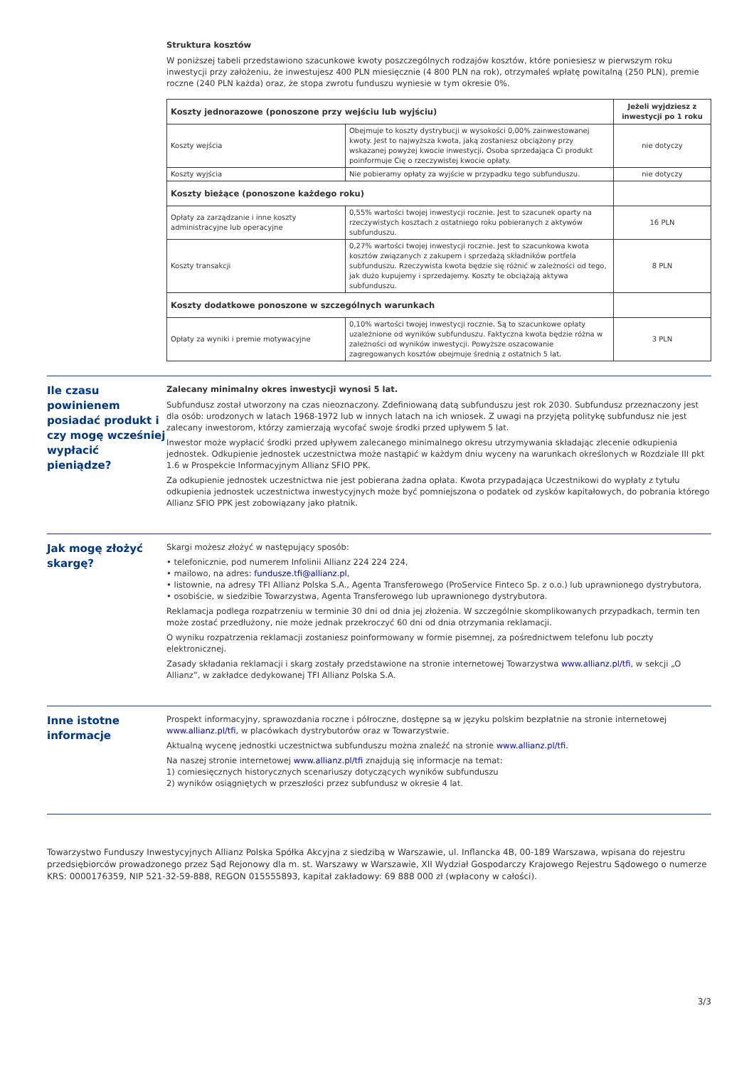Struktura kosztów
W poniższej tabeli przedstawiono szacunkowe kwoty poszczególnych rodzajów kosztów, które poniesiesz w pierwszym roku inwestycji przy założeniu, że inwestujesz 400 PLN miesięcznie (4 800 PLN na rok), otrzymałeś wpłatę powitalną (250 PLN), premie roczne (240 PLN każda) oraz, że stopa zwrotu funduszu wyniesie w tym okresie 0%.
| Koszty jednorazowe (ponoszone przy wejściu lub wyjściu) | | Jeżeli wyjdziesz z inwestycji po 1 roku |
| --- | --- | --- |
| Koszty wejścia | Obejmuje to koszty dystrybucji w wysokości 0,00% zainwestowanej kwoty. Jest to najwyższa kwota, jaką zostaniesz obciążony przy wskazanej powyżej kwocie inwestycji. Osoba sprzedająca Ci produkt poinformuje Cię o rzeczywistej kwocie opłaty. | nie dotyczy |
| Koszty wyjścia | Nie pobieramy opłaty za wyjście w przypadku tego subfunduszu. | nie dotyczy |
| Koszty bieżące (ponoszone każdego roku) | | |
| Opłaty za zarządzanie i inne koszty administracyjne lub operacyjne | 0,55% wartości twojej inwestycji rocznie. Jest to szacunek oparty na rzeczywistych kosztach z ostatniego roku pobieranych z aktywów subfunduszu. | 16 PLN |
| Koszty transakcji | 0,27% wartości twojej inwestycji rocznie. Jest to szacunkowa kwota kosztów związanych z zakupem i sprzedażą składników portfela subfunduszu. Rzeczywista kwota będzie się różnić w zależności od tego, jak dużo kupujemy i sprzedajemy. Koszty te obciążają aktywa subfunduszu. | 8 PLN |
| Koszty dodatkowe ponoszone w szczególnych warunkach | | |
| Opłaty za wyniki i premie motywacyjne | 0,10% wartości twojej inwestycji rocznie. Są to szacunkowe opłaty uzależnione od wyników subfunduszu. Faktyczna kwota będzie różna w zależności od wyników inwestycji. Powyższe oszacowanie zagregowanych kosztów obejmuje średnią z ostatnich 5 lat. | 3 PLN |
Ile czasu powinienem posiadać produkt i czy mogę wcześniej wypłacić pieniądze?
Zalecany minimalny okres inwestycji wynosi 5 lat.
Subfundusz został utworzony na czas nieoznaczony. Zdefiniowaną datą subfunduszu jest rok 2030. Subfundusz przeznaczony jest dla osób: urodzonych w latach 1968-1972 lub w innych latach na ich wniosek. Z uwagi na przyjętą politykę subfundusz nie jest zalecany inwestorom, którzy zamierzają wycofać swoje środki przed upływem 5 lat.
Inwestor może wypłacić środki przed upływem zalecanego minimalnego okresu utrzymywania składając zlecenie odkupienia jednostek. Odkupienie jednostek uczestnictwa może nastąpić w każdym dniu wyceny na warunkach określonych w Rozdziale III pkt 1.6 w Prospekcie Informacyjnym Allianz SFIO PPK.
Za odkupienie jednostek uczestnictwa nie jest pobierana żadna opłata. Kwota przypadająca Uczestnikowi do wypłaty z tytułu odkupienia jednostek uczestnictwa inwestycyjnych może być pomniejszona o podatek od zysków kapitałowych, do pobrania którego Allianz SFIO PPK jest zobowiązany jako płatnik.
Jak mogę złożyć skargę?
Skargi możesz złożyć w następujący sposób:
• telefonicznie, pod numerem Infolinii Allianz 224 224 224,
• mailowo, na adres: fundusze.tfi@allianz.pl,
• listownie, na adresy TFI Allianz Polska S.A., Agenta Transferowego (ProService Finteco Sp. z o.o.) lub uprawnionego dystrybutora,
• osobiście, w siedzibie Towarzystwa, Agenta Transferowego lub uprawnionego dystrybutora.
Reklamacja podlega rozpatrzeniu w terminie 30 dni od dnia jej złożenia. W szczególnie skomplikowanych przypadkach, termin ten może zostać przedłużony, nie może jednak przekroczyć 60 dni od dnia otrzymania reklamacji.
O wyniku rozpatrzenia reklamacji zostaniesz poinformowany w formie pisemnej, za pośrednictwem telefonu lub poczty elektronicznej.
Zasady składania reklamacji i skarg zostały przedstawione na stronie internetowej Towarzystwa www.allianz.pl/tfi, w sekcji „O Allianz”, w zakładce dedykowanej TFI Allianz Polska S.A.
Inne istotne informacje
Prospekt informacyjny, sprawozdania roczne i półroczne, dostępne są w języku polskim bezpłatnie na stronie internetowej www.allianz.pl/tfi, w placówkach dystrybutorów oraz w Towarzystwie.
Aktualną wycenę jednostki uczestnictwa subfunduszu można znaleźć na stronie www.allianz.pl/tfi.
Na naszej stronie internetowej www.allianz.pl/tfi znajdują się informacje na temat:
1) comiesięcznych historycznych scenariuszy dotyczących wyników subfunduszu
2) wyników osiągniętych w przeszłości przez subfundusz w okresie 4 lat.
Towarzystwo Funduszy Inwestycyjnych Allianz Polska Spółka Akcyjna z siedzibą w Warszawie, ul. Inflancka 4B, 00-189 Warszawa, wpisana do rejestru przedsiębiorców prowadzonego przez Sąd Rejonowy dla m. st. Warszawy w Warszawie, XII Wydział Gospodarczy Krajowego Rejestru Sądowego o numerze KRS: 0000176359, NIP 521-32-59-888, REGON 015555893, kapitał zakładowy: 69 888 000 zł (wpłacony w całości).
3/3